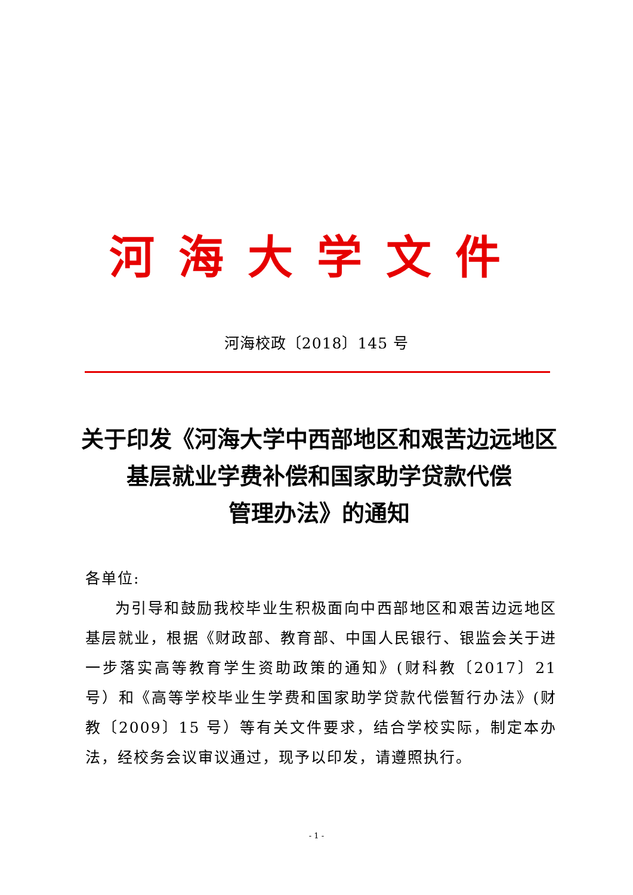河海大学文件
河海校政〔2018〕145 号
关于印发《河海大学中西部地区和艰苦边远地区
基层就业学费补偿和国家助学贷款代偿
管理办法》的通知
各单位:
为引导和鼓励我校毕业生积极面向中西部地区和艰苦边远地区基层就业，根据《财政部、教育部、中国人民银行、银监会关于进一步落实高等教育学生资助政策的通知》(财科教〔2017〕21 号）和《高等学校毕业生学费和国家助学贷款代偿暂行办法》(财教〔2009〕15 号）等有关文件要求，结合学校实际，制定本办法，经校务会议审议通过，现予以印发，请遵照执行。
- 1 -